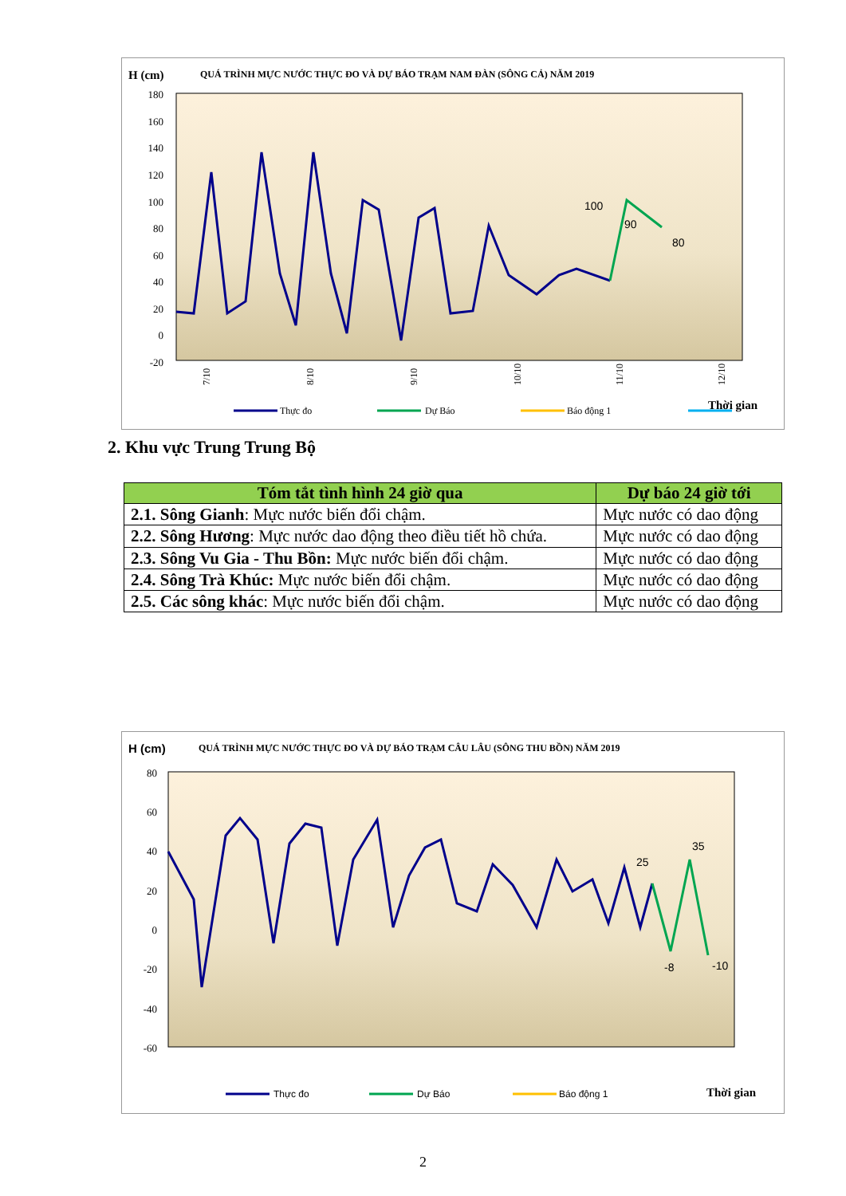H (cm)
QUÁ TRÌNH MỰC NƯỚC THỰC ĐO VÀ DỰ BÁO TRẠM NAM ĐÀN (SÔNG CẢ) NĂM 2019
180
160
140
120
100
80
60
40
20
0
-20
100
90
80
7/10
8/10
9/10
10/10
11/10
12/10
Thời gian
Thực đo
Dự Báo
Báo động 1
2. Khu vực Trung Trung Bộ
| Tóm tắt tình hình 24 giờ qua | Dự báo 24 giờ tới |
| --- | --- |
| 2.1. Sông Gianh : Mực nước biến đổi chậm. | Mực nước có dao động |
| 2.2. Sông Hương : Mực nước dao động theo điều tiết hồ chứa. | Mực nước có dao động |
| 2.3. Sông Vu Gia - Thu Bồn: Mực nước biến đổi chậm. | Mực nước có dao động |
| 2.4. Sông Trà Khúc: Mực nước biến đổi chậm. | Mực nước có dao động |
| 2.5. Các sông khác : Mực nước biến đổi chậm. | Mực nước có dao động |
H (cm)
QUÁ TRÌNH MỰC NƯỚC THỰC ĐO VÀ DỰ BÁO TRẠM CÂU LÂU (SÔNG THU BỒN) NĂM 2019
80
60
40
20
0
-20
-40
-60
25
35
-8
-10
Thời gian
Thực đo
Dự Báo
Báo động 1
2